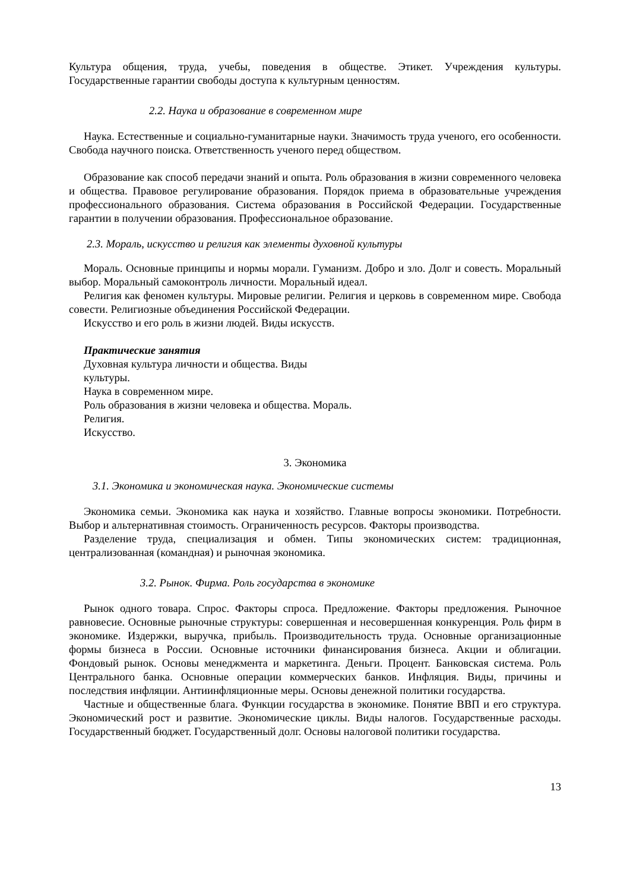Культура общения, труда, учебы, поведения в обществе. Этикет. Учреждения культуры. Государственные гарантии свободы доступа к культурным ценностям.
2.2. Наука и образование в современном мире
Наука. Естественные и социально-гуманитарные науки. Значимость труда ученого, его особенности. Свобода научного поиска. Ответственность ученого перед обществом.
Образование как способ передачи знаний и опыта. Роль образования в жизни современного человека и общества. Правовое регулирование образования. Порядок приема в образовательные учреждения профессионального образования. Система образования в Российской Федерации. Государственные гарантии в получении образования. Профессиональное образование.
2.3. Мораль, искусство и религия как элементы духовной культуры
Мораль. Основные принципы и нормы морали. Гуманизм. Добро и зло. Долг и совесть. Моральный выбор. Моральный самоконтроль личности. Моральный идеал.
Религия как феномен культуры. Мировые религии. Религия и церковь в современном мире. Свобода совести. Религиозные объединения Российской Федерации.
Искусство и его роль в жизни людей. Виды искусств.
Практические занятия
Духовная культура личности и общества. Виды
культуры.
Наука в современном мире.
Роль образования в жизни человека и общества. Мораль.
Религия.
Искусство.
3. Экономика
3.1. Экономика и экономическая наука. Экономические системы
Экономика семьи. Экономика как наука и хозяйство. Главные вопросы экономики. Потребности. Выбор и альтернативная стоимость. Ограниченность ресурсов. Факторы производства.
Разделение труда, специализация и обмен. Типы экономических систем: традиционная, централизованная (командная) и рыночная экономика.
3.2. Рынок. Фирма. Роль государства в экономике
Рынок одного товара. Спрос. Факторы спроса. Предложение. Факторы предложения. Рыночное равновесие. Основные рыночные структуры: совершенная и несовершенная конкуренция. Роль фирм в экономике. Издержки, выручка, прибыль. Производительность труда. Основные организационные формы бизнеса в России. Основные источники финансирования бизнеса. Акции и облигации. Фондовый рынок. Основы менеджмента и маркетинга. Деньги. Процент. Банковская система. Роль Центрального банка. Основные операции коммерческих банков. Инфляция. Виды, причины и последствия инфляции. Антиинфляционные меры. Основы денежной политики государства.
Частные и общественные блага. Функции государства в экономике. Понятие ВВП и его структура. Экономический рост и развитие. Экономические циклы. Виды налогов. Государственные расходы. Государственный бюджет. Государственный долг. Основы налоговой политики государства.
13